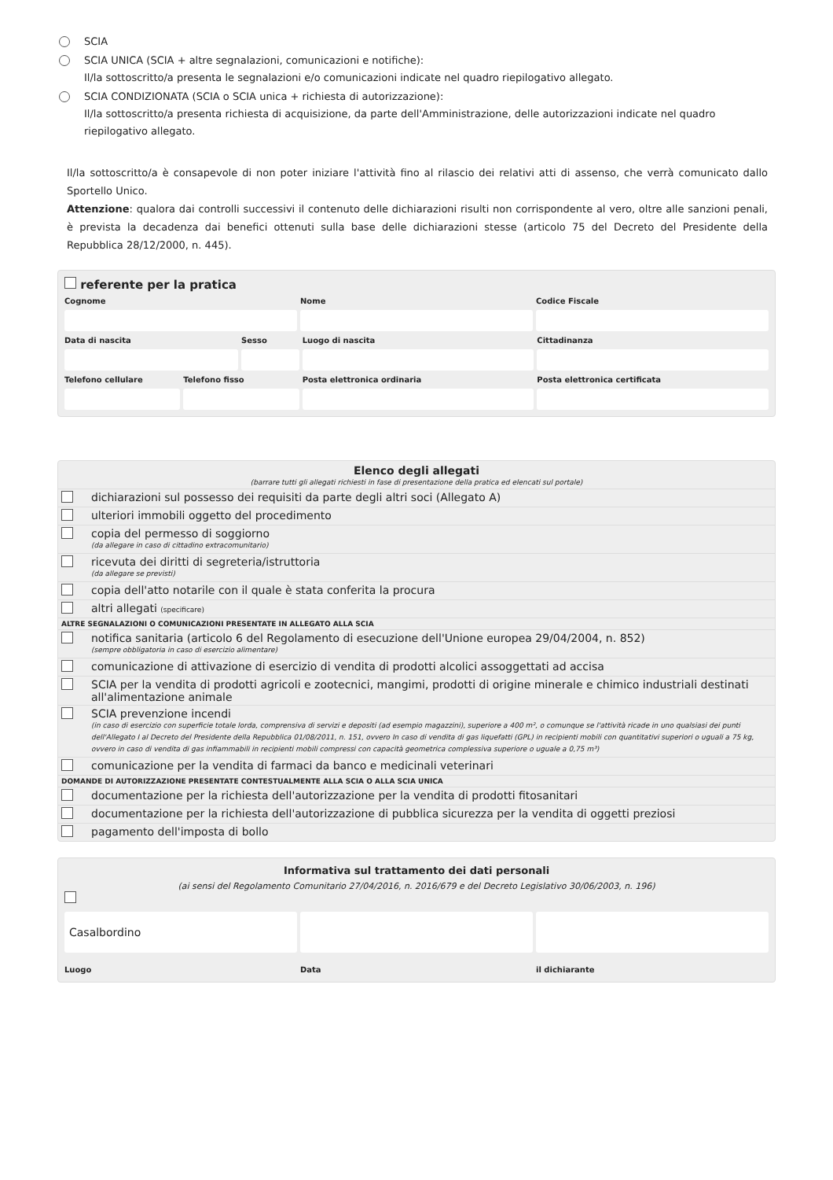SCIA
SCIA UNICA (SCIA + altre segnalazioni, comunicazioni e notifiche):
Il/la sottoscritto/a presenta le segnalazioni e/o comunicazioni indicate nel quadro riepilogativo allegato.
SCIA CONDIZIONATA (SCIA o SCIA unica + richiesta di autorizzazione):
Il/la sottoscritto/a presenta richiesta di acquisizione, da parte dell'Amministrazione, delle autorizzazioni indicate nel quadro riepilogativo allegato.
Il/la sottoscritto/a è consapevole di non poter iniziare l'attività fino al rilascio dei relativi atti di assenso, che verrà comunicato dallo Sportello Unico.
Attenzione: qualora dai controlli successivi il contenuto delle dichiarazioni risulti non corrispondente al vero, oltre alle sanzioni penali, è prevista la decadenza dai benefici ottenuti sulla base delle dichiarazioni stesse (articolo 75 del Decreto del Presidente della Repubblica 28/12/2000, n. 445).
referente per la pratica
Cognome
Nome
Codice Fiscale
Data di nascita
Sesso
Luogo di nascita
Cittadinanza
Telefono cellulare
Telefono fisso
Posta elettronica ordinaria
Posta elettronica certificata
Elenco degli allegati
(barrare tutti gli allegati richiesti in fase di presentazione della pratica ed elencati sul portale)
| | dichiarazioni sul possesso dei requisiti da parte degli altri soci (Allegato A) |
| | ulteriori immobili oggetto del procedimento |
| | copia del permesso di soggiorno (da allegare in caso di cittadino extracomunitario) |
| | ricevuta dei diritti di segreteria/istruttoria (da allegare se previsti) |
| | copia dell'atto notarile con il quale è stata conferita la procura |
| | altri allegati (specificare) |
| ALTRE SEGNALAZIONI O COMUNICAZIONI PRESENTATE IN ALLEGATO ALLA SCIA | |
| | notifica sanitaria (articolo 6 del Regolamento di esecuzione dell'Unione europea 29/04/2004, n. 852) (sempre obbligatoria in caso di esercizio alimentare) |
| | comunicazione di attivazione di esercizio di vendita di prodotti alcolici assoggettati ad accisa |
| | SCIA per la vendita di prodotti agricoli e zootecnici, mangimi, prodotti di origine minerale e chimico industriali destinati all'alimentazione animale |
| | SCIA prevenzione incendi (in caso di esercizio con superficie totale lorda, comprensiva di servizi e depositi (ad esempio magazzini), superiore a 400 m², o comunque se l'attività ricade in uno qualsiasi dei punti dell'Allegato I al Decreto del Presidente della Repubblica 01/08/2011, n. 151, ovvero In caso di vendita di gas liquefatti (GPL) in recipienti mobili con quantitativi superiori o uguali a 75 kg, ovvero in caso di vendita di gas infiammabili in recipienti mobili compressi con capacità geometrica complessiva superiore o uguale a 0,75 m³) |
| | comunicazione per la vendita di farmaci da banco e medicinali veterinari |
| DOMANDE DI AUTORIZZAZIONE PRESENTATE CONTESTUALMENTE ALLA SCIA O ALLA SCIA UNICA | |
| | documentazione per la richiesta dell'autorizzazione per la vendita di prodotti fitosanitari |
| | documentazione per la richiesta dell'autorizzazione di pubblica sicurezza per la vendita di oggetti preziosi |
| | pagamento dell'imposta di bollo |
Informativa sul trattamento dei dati personali
(ai sensi del Regolamento Comunitario 27/04/2016, n. 2016/679 e del Decreto Legislativo 30/06/2003, n. 196)
Casalbordino
Luogo
Data
il dichiarante